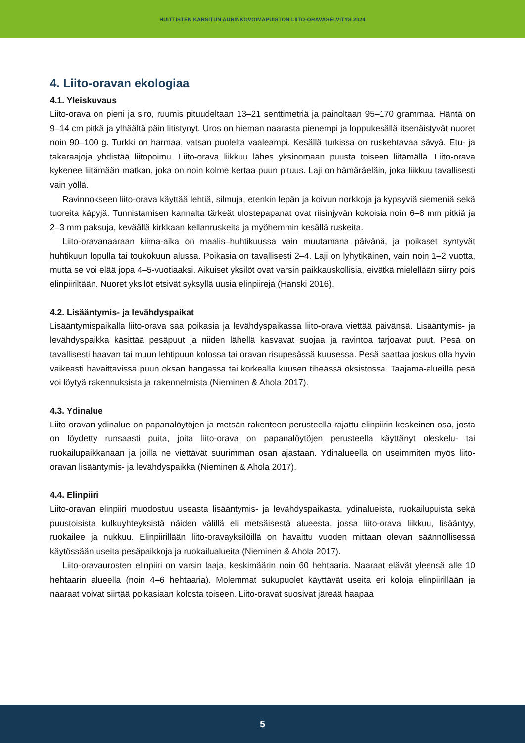HUITTISTEN KARSITUN AURINKOVOIMAPUISTON LIITO-ORAVASELVITYS 2024
4. Liito-oravan ekologiaa
4.1. Yleiskuvaus
Liito-orava on pieni ja siro, ruumis pituudeltaan 13–21 senttimetriä ja painoltaan 95–170 grammaa. Häntä on 9–14 cm pitkä ja ylhäältä päin litistynyt. Uros on hieman naarasta pienempi ja loppukesällä itsenäistyvät nuoret noin 90–100 g. Turkki on harmaa, vatsan puolelta vaaleampi. Kesällä turkissa on ruskehtavaa sävyä. Etu- ja takaraajoja yhdistää liitopoimu. Liito-orava liikkuu lähes yksinomaan puusta toiseen liitämällä. Liito-orava kykenee liitämään matkan, joka on noin kolme kertaa puun pituus. Laji on hämäräeläin, joka liikkuu tavallisesti vain yöllä.
Ravinnokseen liito-orava käyttää lehtiä, silmuja, etenkin lepän ja koivun norkkoja ja kypsyviä siemeniä sekä tuoreita käpyjä. Tunnistamisen kannalta tärkeät ulostepapanat ovat riisinjyvän kokoisia noin 6–8 mm pitkiä ja 2–3 mm paksuja, keväällä kirkkaan kellanruskeita ja myöhemmin kesällä ruskeita.
Liito-oravanaaraan kiima-aika on maalis–huhtikuussa vain muutamana päivänä, ja poikaset syntyvät huhtikuun lopulla tai toukokuun alussa. Poikasia on tavallisesti 2–4. Laji on lyhytikäinen, vain noin 1–2 vuotta, mutta se voi elää jopa 4–5-vuotiaaksi. Aikuiset yksilöt ovat varsin paikkauskollisia, eivätkä mielellään siirry pois elinpiiriltään. Nuoret yksilöt etsivät syksyllä uusia elinpiirejä (Hanski 2016).
4.2. Lisääntymis- ja levähdyspaikat
Lisääntymispaikalla liito-orava saa poikasia ja levähdyspaikassa liito-orava viettää päivänsä. Lisääntymis- ja levähdyspaikka käsittää pesäpuut ja niiden lähellä kasvavat suojaa ja ravintoa tarjoavat puut. Pesä on tavallisesti haavan tai muun lehtipuun kolossa tai oravan risupesässä kuusessa. Pesä saattaa joskus olla hyvin vaikeasti havaittavissa puun oksan hangassa tai korkealla kuusen tiheässä oksistossa. Taajama-alueilla pesä voi löytyä rakennuksista ja rakennelmista (Nieminen & Ahola 2017).
4.3. Ydinalue
Liito-oravan ydinalue on papanalöytöjen ja metsän rakenteen perusteella rajattu elinpiirin keskeinen osa, josta on löydetty runsaasti puita, joita liito-orava on papanalöytöjen perusteella käyttänyt oleskelu- tai ruokailupaikkanaan ja joilla ne viettävät suurimman osan ajastaan. Ydinalueella on useimmiten myös liito-oravan lisääntymis- ja levähdyspaikka (Nieminen & Ahola 2017).
4.4. Elinpiiri
Liito-oravan elinpiiri muodostuu useasta lisääntymis- ja levähdyspaikasta, ydinalueista, ruokailupuista sekä puustoisista kulkuyhteyksistä näiden välillä eli metsäisestä alueesta, jossa liito-orava liikkuu, lisääntyy, ruokailee ja nukkuu. Elinpiirillään liito-oravayksilöillä on havaittu vuoden mittaan olevan säännöllisessä käytössään useita pesäpaikkoja ja ruokailualueita (Nieminen & Ahola 2017).
Liito-oravaurosten elinpiiri on varsin laaja, keskimäärin noin 60 hehtaaria. Naaraat elävät yleensä alle 10 hehtaarin alueella (noin 4–6 hehtaaria). Molemmat sukupuolet käyttävät useita eri koloja elinpiirillään ja naaraat voivat siirtää poikasiaan kolosta toiseen. Liito-oravat suosivat järeää haapaa
5